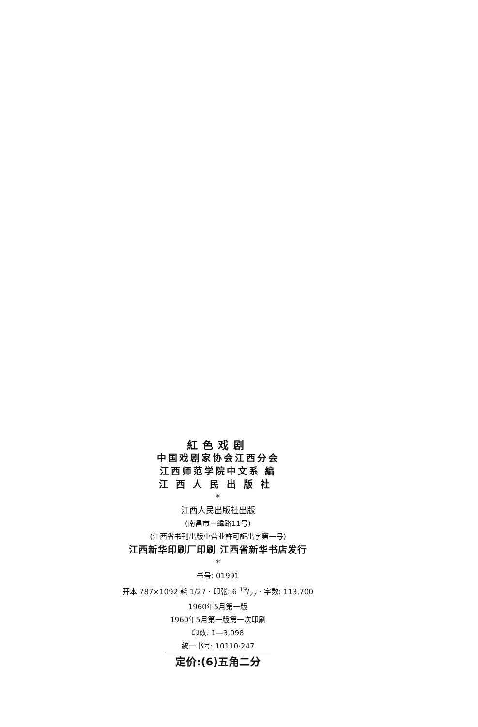紅色戏剧
中国戏剧家协会江西分会
江西师范学院中文系 編
江西人民出版社
*
江西人民出版社出版
(南昌市三緯路11号)
(江西省书刊出版业营业許可証出字第一号)
江西新华印刷厂印刷 江西省新华书店发行
*
书号: 01991
开本 787×1092 耗 1/27 · 印张: 6 19/27 · 字数: 113,700
1960年5月第一版
1960年5月第一版第一次印刷
印数: 1—3,098
統一书号: 10110·247
定价:(6)五角二分